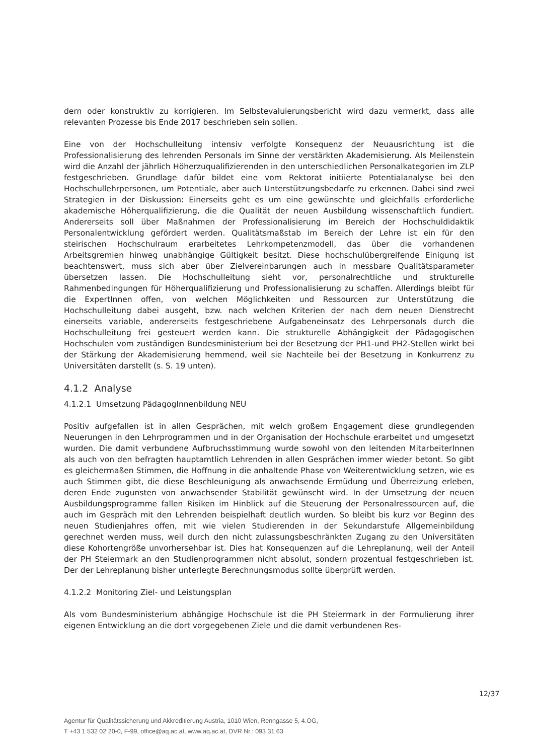dern oder konstruktiv zu korrigieren. Im Selbstevaluierungsbericht wird dazu vermerkt, dass alle relevanten Prozesse bis Ende 2017 beschrieben sein sollen.
Eine von der Hochschulleitung intensiv verfolgte Konsequenz der Neuausrichtung ist die Professionalisierung des lehrenden Personals im Sinne der verstärkten Akademisierung. Als Meilenstein wird die Anzahl der jährlich Höherzuqualifizierenden in den unterschiedlichen Personalkategorien im ZLP festgeschrieben. Grundlage dafür bildet eine vom Rektorat initiierte Potentialanalyse bei den Hochschullehrpersonen, um Potentiale, aber auch Unterstützungsbedarfe zu erkennen. Dabei sind zwei Strategien in der Diskussion: Einerseits geht es um eine gewünschte und gleichfalls erforderliche akademische Höherqualifizierung, die die Qualität der neuen Ausbildung wissenschaftlich fundiert. Andererseits soll über Maßnahmen der Professionalisierung im Bereich der Hochschuldidaktik Personalentwicklung gefördert werden. Qualitätsmaßstab im Bereich der Lehre ist ein für den steirischen Hochschulraum erarbeitetes Lehrkompetenzmodell, das über die vorhandenen Arbeitsgremien hinweg unabhängige Gültigkeit besitzt. Diese hochschulübergreifende Einigung ist beachtenswert, muss sich aber über Zielvereinbarungen auch in messbare Qualitätsparameter übersetzen lassen. Die Hochschulleitung sieht vor, personalrechtliche und strukturelle Rahmenbedingungen für Höherqualifizierung und Professionalisierung zu schaffen. Allerdings bleibt für die ExpertInnen offen, von welchen Möglichkeiten und Ressourcen zur Unterstützung die Hochschulleitung dabei ausgeht, bzw. nach welchen Kriterien der nach dem neuen Dienstrecht einerseits variable, andererseits festgeschriebene Aufgabeneinsatz des Lehrpersonals durch die Hochschulleitung frei gesteuert werden kann. Die strukturelle Abhängigkeit der Pädagogischen Hochschulen vom zuständigen Bundesministerium bei der Besetzung der PH1-und PH2-Stellen wirkt bei der Stärkung der Akademisierung hemmend, weil sie Nachteile bei der Besetzung in Konkurrenz zu Universitäten darstellt (s. S. 19 unten).
4.1.2 Analyse
4.1.2.1 Umsetzung PädagogInnenbildung NEU
Positiv aufgefallen ist in allen Gesprächen, mit welch großem Engagement diese grundlegenden Neuerungen in den Lehrprogrammen und in der Organisation der Hochschule erarbeitet und umgesetzt wurden. Die damit verbundene Aufbruchsstimmung wurde sowohl von den leitenden MitarbeiterInnen als auch von den befragten hauptamtlich Lehrenden in allen Gesprächen immer wieder betont. So gibt es gleichermaßen Stimmen, die Hoffnung in die anhaltende Phase von Weiterentwicklung setzen, wie es auch Stimmen gibt, die diese Beschleunigung als anwachsende Ermüdung und Überreizung erleben, deren Ende zugunsten von anwachsender Stabilität gewünscht wird. In der Umsetzung der neuen Ausbildungsprogramme fallen Risiken im Hinblick auf die Steuerung der Personalressourcen auf, die auch im Gespräch mit den Lehrenden beispielhaft deutlich wurden. So bleibt bis kurz vor Beginn des neuen Studienjahres offen, mit wie vielen Studierenden in der Sekundarstufe Allgemeinbildung gerechnet werden muss, weil durch den nicht zulassungsbeschränkten Zugang zu den Universitäten diese Kohortengröße unvorhersehbar ist. Dies hat Konsequenzen auf die Lehreplanung, weil der Anteil der PH Steiermark an den Studienprogrammen nicht absolut, sondern prozentual festgeschrieben ist. Der der Lehreplanung bisher unterlegte Berechnungsmodus sollte überprüft werden.
4.1.2.2 Monitoring Ziel- und Leistungsplan
Als vom Bundesministerium abhängige Hochschule ist die PH Steiermark in der Formulierung ihrer eigenen Entwicklung an die dort vorgegebenen Ziele und die damit verbundenen Res-
12/37
Agentur für Qualitätssicherung und Akkreditierung Austria, 1010 Wien, Renngasse 5, 4.OG,
T +43 1 532 02 20-0, F-99, office@aq.ac.at, www.aq.ac.at, DVR Nr.: 093 31 63